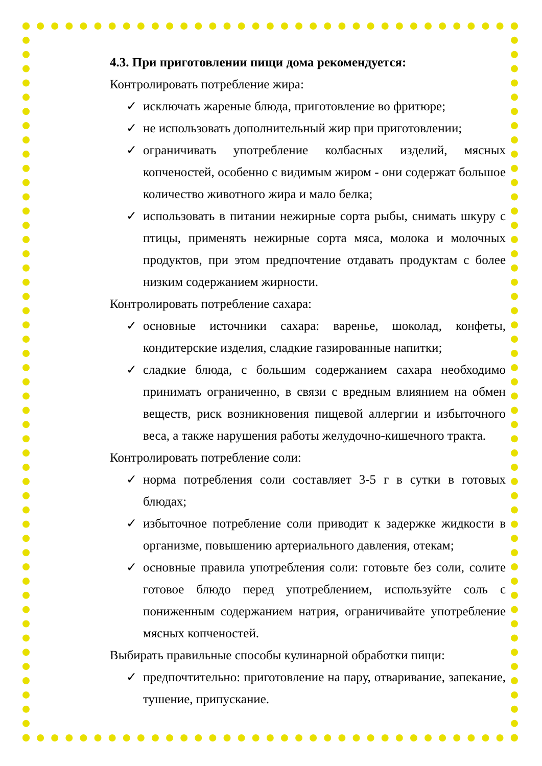4.3. При приготовлении пищи дома рекомендуется:
Контролировать потребление жира:
✓ исключать жареные блюда, приготовление во фритюре;
✓ не использовать дополнительный жир при приготовлении;
✓ ограничивать употребление колбасных изделий, мясных копченостей, особенно с видимым жиром - они содержат большое количество животного жира и мало белка;
✓ использовать в питании нежирные сорта рыбы, снимать шкуру с птицы, применять нежирные сорта мяса, молока и молочных продуктов, при этом предпочтение отдавать продуктам с более низким содержанием жирности.
Контролировать потребление сахара:
✓ основные источники сахара: варенье, шоколад, конфеты, кондитерские изделия, сладкие газированные напитки;
✓ сладкие блюда, с большим содержанием сахара необходимо принимать ограниченно, в связи с вредным влиянием на обмен веществ, риск возникновения пищевой аллергии и избыточного веса, а также нарушения работы желудочно-кишечного тракта.
Контролировать потребление соли:
✓ норма потребления соли составляет 3-5 г в сутки в готовых блюдах;
✓ избыточное потребление соли приводит к задержке жидкости в организме, повышению артериального давления, отекам;
✓ основные правила употребления соли: готовьте без соли, солите готовое блюдо перед употреблением, используйте соль с пониженным содержанием натрия, ограничивайте употребление мясных копченостей.
Выбирать правильные способы кулинарной обработки пищи:
✓ предпочтительно: приготовление на пару, отваривание, запекание, тушение, припускание.